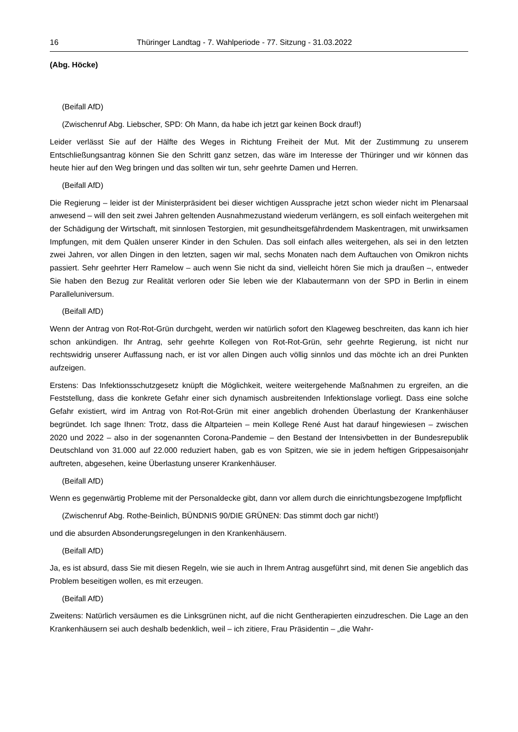16 Thüringer Landtag - 7. Wahlperiode - 77. Sitzung - 31.03.2022
(Abg. Höcke)
(Beifall AfD)
(Zwischenruf Abg. Liebscher, SPD: Oh Mann, da habe ich jetzt gar keinen Bock drauf!)
Leider verlässt Sie auf der Hälfte des Weges in Richtung Freiheit der Mut. Mit der Zustimmung zu unserem Entschließungsantrag können Sie den Schritt ganz setzen, das wäre im Interesse der Thüringer und wir können das heute hier auf den Weg bringen und das sollten wir tun, sehr geehrte Damen und Herren.
(Beifall AfD)
Die Regierung – leider ist der Ministerpräsident bei dieser wichtigen Aussprache jetzt schon wieder nicht im Plenarsaal anwesend – will den seit zwei Jahren geltenden Ausnahmezustand wiederum verlängern, es soll einfach weitergehen mit der Schädigung der Wirtschaft, mit sinnlosen Testorgien, mit gesundheitsgefährdendem Maskentragen, mit unwirksamen Impfungen, mit dem Quälen unserer Kinder in den Schulen. Das soll einfach alles weitergehen, als sei in den letzten zwei Jahren, vor allen Dingen in den letzten, sagen wir mal, sechs Monaten nach dem Auftauchen von Omikron nichts passiert. Sehr geehrter Herr Ramelow – auch wenn Sie nicht da sind, vielleicht hören Sie mich ja draußen –, entweder Sie haben den Bezug zur Realität verloren oder Sie leben wie der Klabautermann von der SPD in Berlin in einem Paralleluniversum.
(Beifall AfD)
Wenn der Antrag von Rot-Rot-Grün durchgeht, werden wir natürlich sofort den Klageweg beschreiten, das kann ich hier schon ankündigen. Ihr Antrag, sehr geehrte Kollegen von Rot-Rot-Grün, sehr geehrte Regierung, ist nicht nur rechtswidrig unserer Auffassung nach, er ist vor allen Dingen auch völlig sinnlos und das möchte ich an drei Punkten aufzeigen.
Erstens: Das Infektionsschutzgesetz knüpft die Möglichkeit, weitere weitergehende Maßnahmen zu ergreifen, an die Feststellung, dass die konkrete Gefahr einer sich dynamisch ausbreitenden Infektionslage vorliegt. Dass eine solche Gefahr existiert, wird im Antrag von Rot-Rot-Grün mit einer angeblich drohenden Überlastung der Krankenhäuser begründet. Ich sage Ihnen: Trotz, dass die Altparteien – mein Kollege René Aust hat darauf hingewiesen – zwischen 2020 und 2022 – also in der sogenannten Corona-Pandemie – den Bestand der Intensivbetten in der Bundesrepublik Deutschland von 31.000 auf 22.000 reduziert haben, gab es von Spitzen, wie sie in jedem heftigen Grippesaisonjahr auftreten, abgesehen, keine Überlastung unserer Krankenhäuser.
(Beifall AfD)
Wenn es gegenwärtig Probleme mit der Personaldecke gibt, dann vor allem durch die einrichtungsbezogene Impfpflicht
(Zwischenruf Abg. Rothe-Beinlich, BÜNDNIS 90/DIE GRÜNEN: Das stimmt doch gar nicht!)
und die absurden Absonderungsregelungen in den Krankenhäusern.
(Beifall AfD)
Ja, es ist absurd, dass Sie mit diesen Regeln, wie sie auch in Ihrem Antrag ausgeführt sind, mit denen Sie angeblich das Problem beseitigen wollen, es mit erzeugen.
(Beifall AfD)
Zweitens: Natürlich versäumen es die Linksgrünen nicht, auf die nicht Gentherapierten einzudreschen. Die Lage an den Krankenhäusern sei auch deshalb bedenklich, weil – ich zitiere, Frau Präsidentin – „die Wahr-